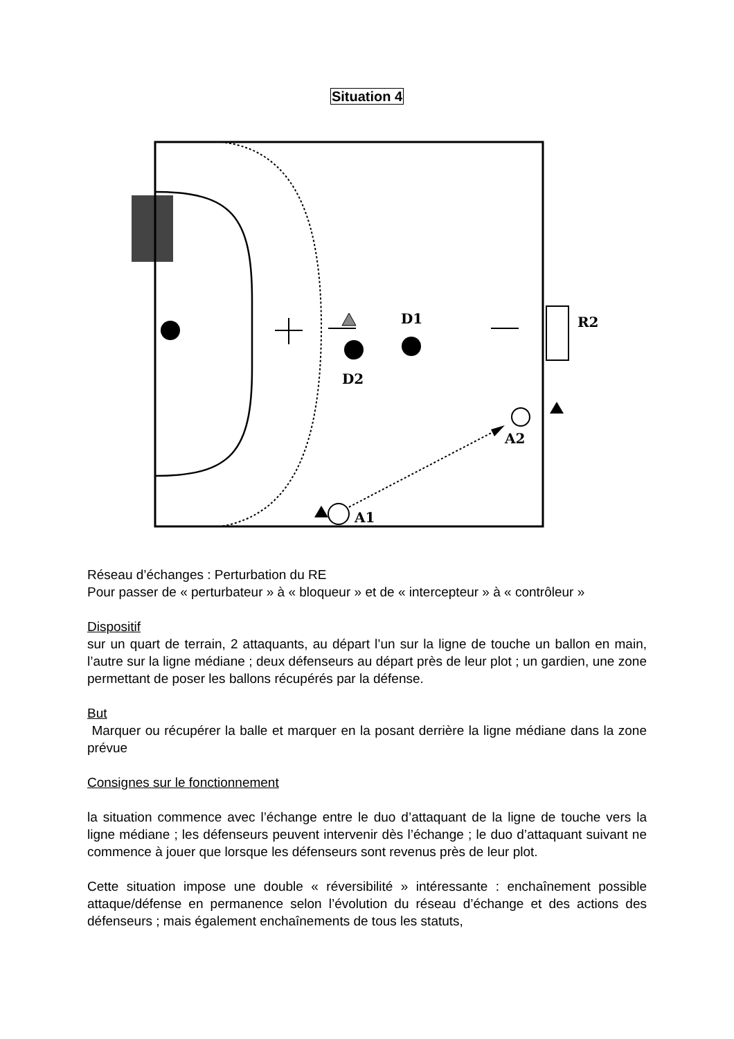Situation 4
D1
D2
R2
A2
A1
Réseau d’échanges : Perturbation du RE
Pour passer de « perturbateur » à « bloqueur » et de « intercepteur » à « contrôleur »
Dispositif
sur un quart de terrain, 2 attaquants, au départ l’un sur la ligne de touche un ballon en main, l’autre sur la ligne médiane ; deux défenseurs au départ près de leur plot ; un gardien, une zone permettant de poser les ballons récupérés par la défense.
But
Marquer ou récupérer la balle et marquer en la posant derrière la ligne médiane dans la zone prévue
Consignes sur le fonctionnement
la situation commence avec l’échange entre le duo d’attaquant de la ligne de touche vers la ligne médiane ; les défenseurs peuvent intervenir dès l’échange ; le duo d’attaquant suivant ne commence à jouer que lorsque les défenseurs sont revenus près de leur plot.
Cette situation impose une double « réversibilité » intéressante : enchaînement possible attaque/défense en permanence selon l’évolution du réseau d’échange et des actions des défenseurs ; mais également enchaînements de tous les statuts,